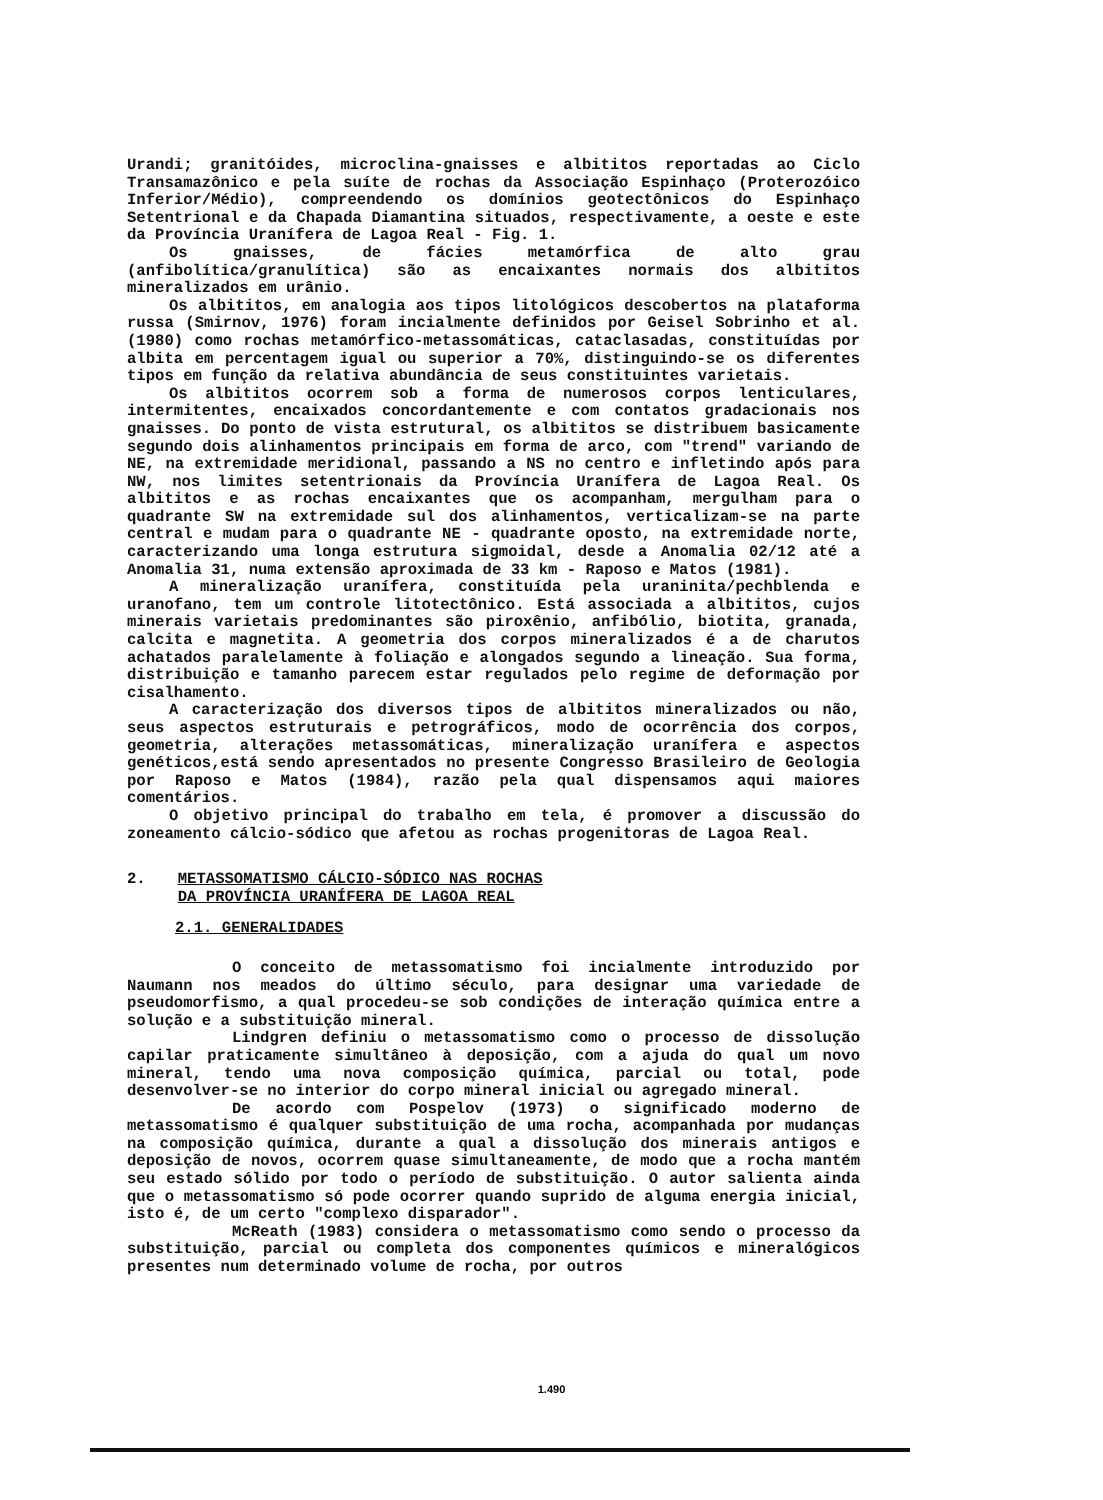Urandi; granitóides, microclina-gnaisses e albititos reportadas ao Ciclo Transamazônico e pela suíte de rochas da Associação Espinhaço (Proterozóico Inferior/Médio), compreendendo os domínios geotectônicos do Espinhaço Setentrional e da Chapada Diamantina situados, respectivamente, a oeste e este da Província Uranífera de Lagoa Real - Fig. 1.
Os gnaisses, de fácies metamórfica de alto grau (anfibolítica/granulítica) são as encaixantes normais dos albititos mineralizados em urânio.
Os albititos, em analogia aos tipos litológicos descobertos na plataforma russa (Smirnov, 1976) foram incialmente definidos por Geisel Sobrinho et al. (1980) como rochas metamórfico-metassomáticas, cataclasadas, constituídas por albita em percentagem igual ou superior a 70%, distinguindo-se os diferentes tipos em função da relativa abundância de seus constituintes varietais.
Os albititos ocorrem sob a forma de numerosos corpos lenticulares, intermitentes, encaixados concordantemente e com contatos gradacionais nos gnaisses. Do ponto de vista estrutural, os albititos se distribuem basicamente segundo dois alinhamentos principais em forma de arco, com "trend" variando de NE, na extremidade meridional, passando a NS no centro e infletindo após para NW, nos limites setentrionais da Província Uranífera de Lagoa Real. Os albititos e as rochas encaixantes que os acompanham, mergulham para o quadrante SW na extremidade sul dos alinhamentos, verticalizam-se na parte central e mudam para o quadrante NE - quadrante oposto, na extremidade norte, caracterizando uma longa estrutura sigmoidal, desde a Anomalia 02/12 até a Anomalia 31, numa extensão aproximada de 33 km - Raposo e Matos (1981).
A mineralização uranífera, constituída pela uraninita/pechblenda e uranofano, tem um controle litotectônico. Está associada a albititos, cujos minerais varietais predominantes são piroxênio, anfibólio, biotita, granada, calcita e magnetita. A geometria dos corpos mineralizados é a de charutos achatados paralelamente à foliação e alongados segundo a lineação. Sua forma, distribuição e tamanho parecem estar regulados pelo regime de deformação por cisalhamento.
A caracterização dos diversos tipos de albititos mineralizados ou não, seus aspectos estruturais e petrográficos, modo de ocorrência dos corpos, geometria, alterações metassomáticas, mineralização uranífera e aspectos genéticos,está sendo apresentados no presente Congresso Brasileiro de Geologia por Raposo e Matos (1984), razão pela qual dispensamos aqui maiores comentários.
O objetivo principal do trabalho em tela, é promover a discussão do zoneamento cálcio-sódico que afetou as rochas progenitoras de Lagoa Real.
2. METASSOMATISMO CÁLCIO-SÓDICO NAS ROCHAS
DA PROVÍNCIA URANÍFERA DE LAGOA REAL
2.1. GENERALIDADES
O conceito de metassomatismo foi incialmente introduzido por Naumann nos meados do último século, para designar uma variedade de pseudomorfismo, a qual procedeu-se sob condições de interação química entre a solução e a substituição mineral.
Lindgren definiu o metassomatismo como o processo de dissolução capilar praticamente simultâneo à deposição, com a ajuda do qual um novo mineral, tendo uma nova composição química, parcial ou total, pode desenvolver-se no interior do corpo mineral inicial ou agregado mineral.
De acordo com Pospelov (1973) o significado moderno de metassomatismo é qualquer substituição de uma rocha, acompanhada por mudanças na composição química, durante a qual a dissolução dos minerais antigos e deposição de novos, ocorrem quase simultaneamente, de modo que a rocha mantém seu estado sólido por todo o período de substituição. O autor salienta ainda que o metassomatismo só pode ocorrer quando suprido de alguma energia inicial, isto é, de um certo "complexo disparador".
McReath (1983) considera o metassomatismo como sendo o processo da substituição, parcial ou completa dos componentes químicos e mineralógicos presentes num determinado volume de rocha, por outros
1.490